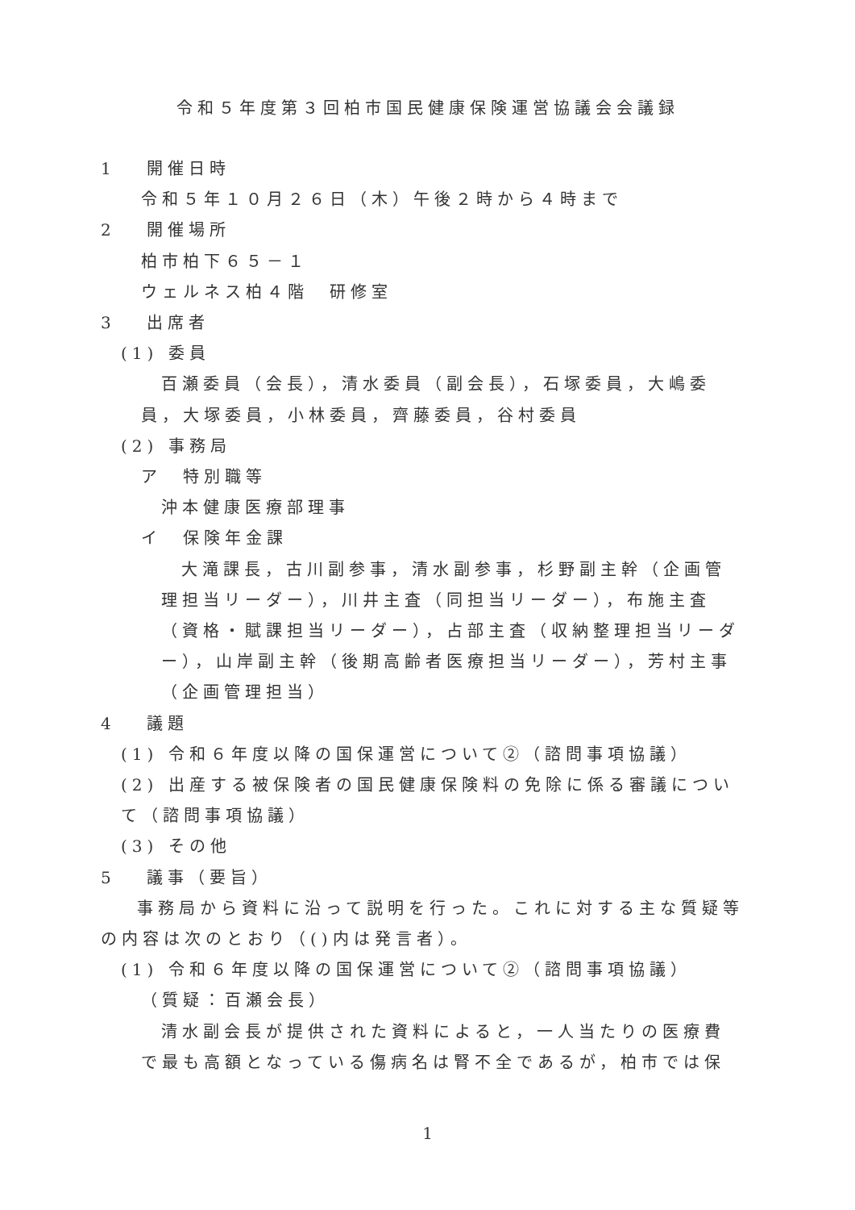令和５年度第３回柏市国民健康保険運営協議会会議録
1　 開催日時
令和５年１０月２６日（木）午後２時から４時まで
2　 開催場所
柏市柏下６５－１
ウェルネス柏４階　研修室
3　 出席者
(1) 委員
百瀬委員（会長），清水委員（副会長），石塚委員，大嶋委員，大塚委員，小林委員，齊藤委員，谷村委員
(2) 事務局
ア　特別職等
沖本健康医療部理事
イ　保険年金課
大滝課長，古川副参事，清水副参事，杉野副主幹（企画管理担当リーダー），川井主査（同担当リーダー），布施主査（資格・賦課担当リーダー），占部主査（収納整理担当リーダー），山岸副主幹（後期高齢者医療担当リーダー），芳村主事（企画管理担当）
4　 議題
(1) 令和６年度以降の国保運営について②（諮問事項協議）
(2) 出産する被保険者の国民健康保険料の免除に係る審議について（諮問事項協議）
(3) その他
5　 議事（要旨）
事務局から資料に沿って説明を行った。これに対する主な質疑等の内容は次のとおり（()内は発言者）。
(1) 令和６年度以降の国保運営について②（諮問事項協議）
（質疑：百瀬会長）
清水副会長が提供された資料によると，一人当たりの医療費で最も高額となっている傷病名は腎不全であるが，柏市では保
1